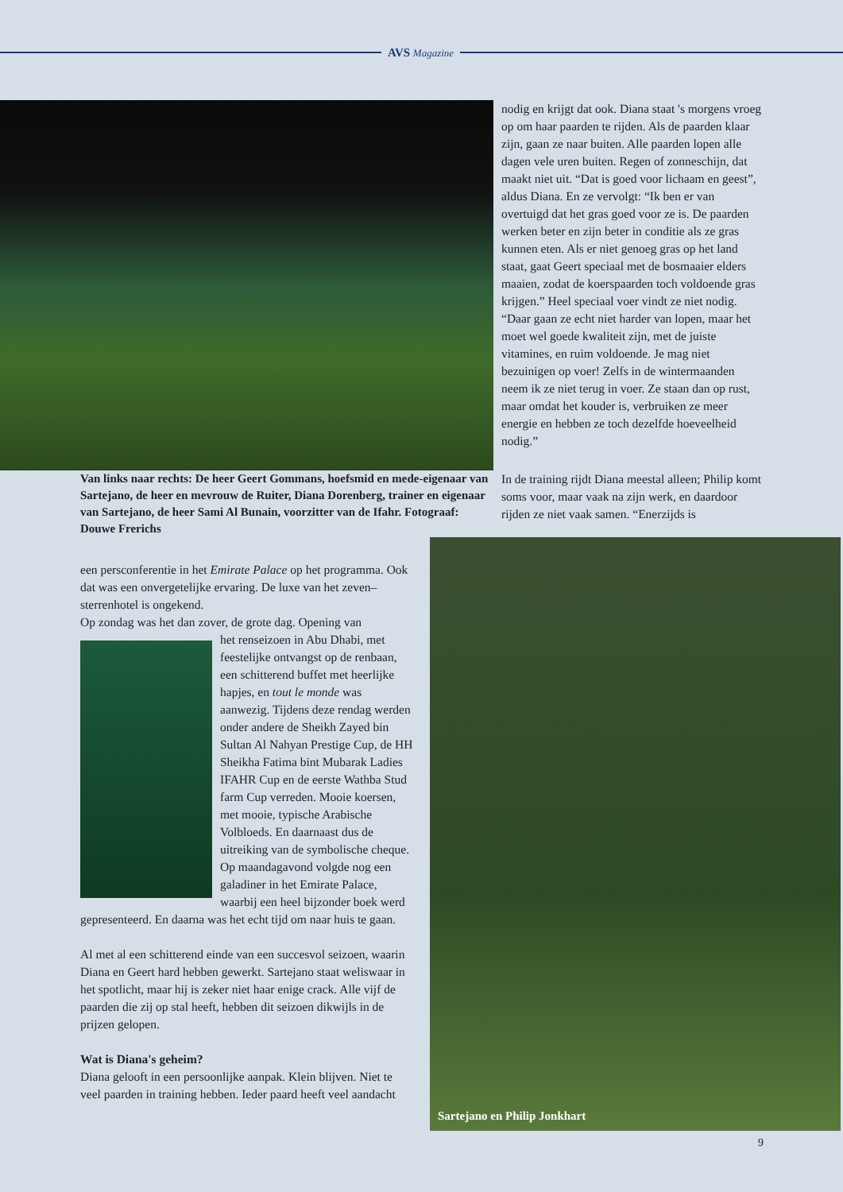AVS Magazine
nodig en krijgt dat ook. Diana staat 's morgens vroeg op om haar paarden te rijden. Als de paarden klaar zijn, gaan ze naar buiten. Alle paarden lopen alle dagen vele uren buiten. Regen of zonneschijn, dat maakt niet uit. “Dat is goed voor lichaam en geest”, aldus Diana. En ze vervolgt: “Ik ben er van overtuigd dat het gras goed voor ze is. De paarden werken beter en zijn beter in conditie als ze gras kunnen eten. Als er niet genoeg gras op het land staat, gaat Geert speciaal met de bosmaaier elders maaien, zodat de koerspaarden toch voldoende gras krijgen.” Heel speciaal voer vindt ze niet nodig. “Daar gaan ze echt niet harder van lopen, maar het moet wel goede kwaliteit zijn, met de juiste vitamines, en ruim voldoende. Je mag niet bezuinigen op voer! Zelfs in de wintermaanden neem ik ze niet terug in voer. Ze staan dan op rust, maar omdat het kouder is, verbruiken ze meer energie en hebben ze toch dezelfde hoeveelheid nodig.”
Van links naar rechts: De heer Geert Gommans, hoefsmid en mede-eigenaar van Sartejano, de heer en mevrouw de Ruiter, Diana Dorenberg, trainer en eigenaar van Sartejano, de heer Sami Al Bunain, voorzitter van de Ifahr. Fotograaf: Douwe Frerichs
In de training rijdt Diana meestal alleen; Philip komt soms voor, maar vaak na zijn werk, en daardoor rijden ze niet vaak samen. “Enerzijds is
een persconferentie in het Emirate Palace op het programma. Ook dat was een onvergetelijke ervaring. De luxe van het zeven–sterrenhotel is ongekend.
Op zondag was het dan zover, de grote dag. Opening van
het renseizoen in Abu Dhabi, met feestelijke ontvangst op de renbaan, een schitterend buffet met heerlijke hapjes, en tout le monde was aanwezig. Tijdens deze rendag werden onder andere de Sheikh Zayed bin Sultan Al Nahyan Prestige Cup, de HH Sheikha Fatima bint Mubarak Ladies IFAHR Cup en de eerste Wathba Stud farm Cup verreden. Mooie koersen, met mooie, typische Arabische Volbloeds. En daarnaast dus de uitreiking van de symbolische cheque.
Op maandagavond volgde nog een galadiner in het Emirate Palace, waarbij een heel bijzonder boek werd gepresenteerd. En daarna was het echt tijd om naar huis te gaan.
Al met al een schitterend einde van een succesvol seizoen, waarin Diana en Geert hard hebben gewerkt. Sartejano staat weliswaar in het spotlicht, maar hij is zeker niet haar enige crack. Alle vijf de paarden die zij op stal heeft, hebben dit seizoen dikwijls in de prijzen gelopen.
Wat is Diana's geheim?
Diana gelooft in een persoonlijke aanpak. Klein blijven. Niet te veel paarden in training hebben. Ieder paard heeft veel aandacht
Sartejano en Philip Jonkhart
9